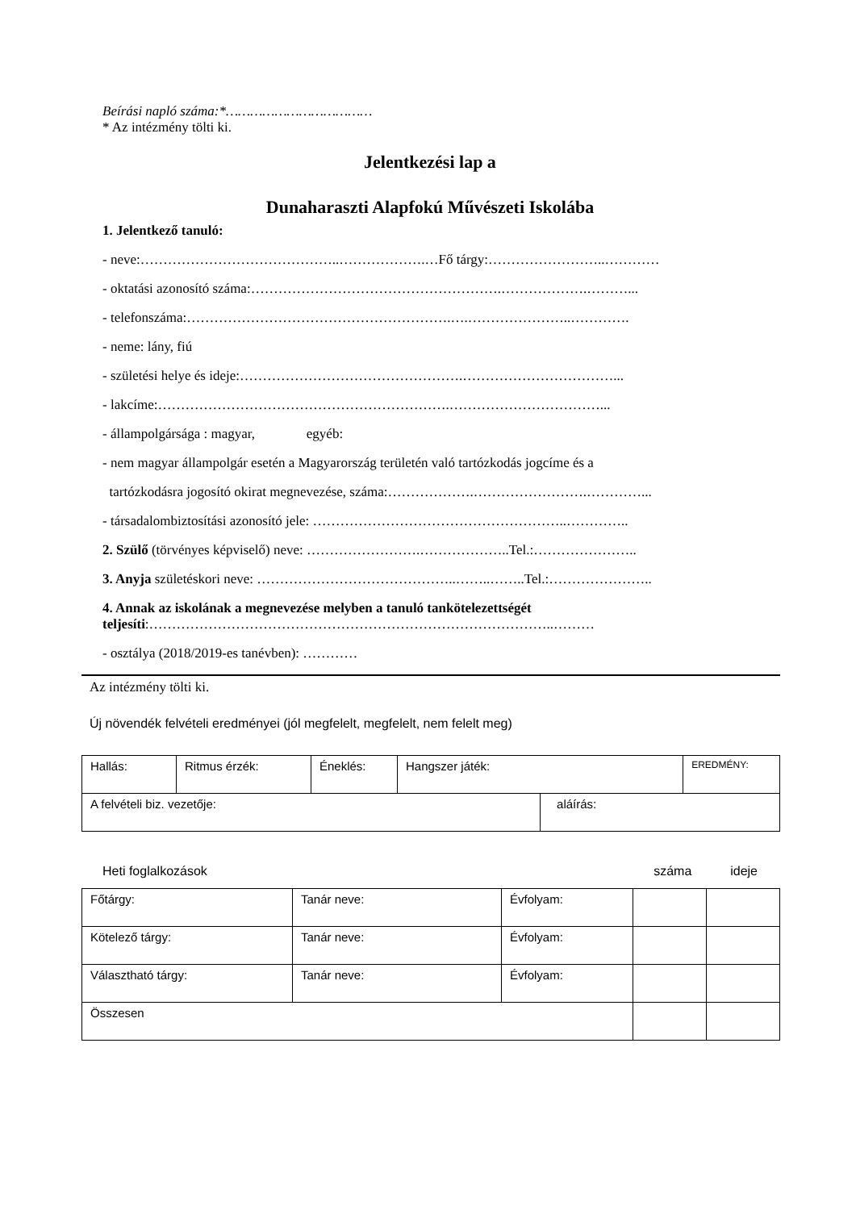Beírási napló száma:*………………………………
* Az intézmény tölti ki.
Jelentkezési lap a
Dunaharaszti Alapfokú Művészeti Iskolába
1. Jelentkező tanuló:
- neve:……………………………………..……………….…Fő tárgy:……………………..…………
- oktatási azonosító száma:……………………………………………….……………….………...
- telefonszáma:………………………………………………….….…………………..………….
- neme: lány, fiú
- születési helye és ideje:………………………………………….……………………………...
- lakcíme:……………………………………………………….……………………………...
- állampolgársága : magyar, egyéb:
- nem magyar állampolgár esetén a Magyarország területén való tartózkodás jogcíme és a
tartózkodásra jogosító okirat megnevezése, száma:……………….…………………….…………...
- társadalombiztosítási azonosító jele: ………………………………………………..…………..
2. Szülő (törvényes képviselő) neve: …………………….………………..Tel.:…………………..
3. Anyja születéskori neve: ……………………………………..……..……..Tel.:…………………..
4. Annak az iskolának a megnevezése melyben a tanuló tankötelezettségét
teljesíti:……………………………………………………………………………..………
- osztálya (2018/2019-es tanévben): …………
Az intézmény tölti ki.
Új növendék felvételi eredményei (jól megfelelt, megfelelt, nem felelt meg)
| Hallás: | Ritmus érzék: | Éneklés: | Hangszer játék: | | EREDMÉNY: |
| A felvételi biz. vezetője: | | | | aláírás: | |
Heti foglalkozások száma ideje
| Főtárgy: | Tanár neve: | Évfolyam: | | |
| Kötelező tárgy: | Tanár neve: | Évfolyam: | | |
| Választható tárgy: | Tanár neve: | Évfolyam: | | |
| Összesen | | | | |